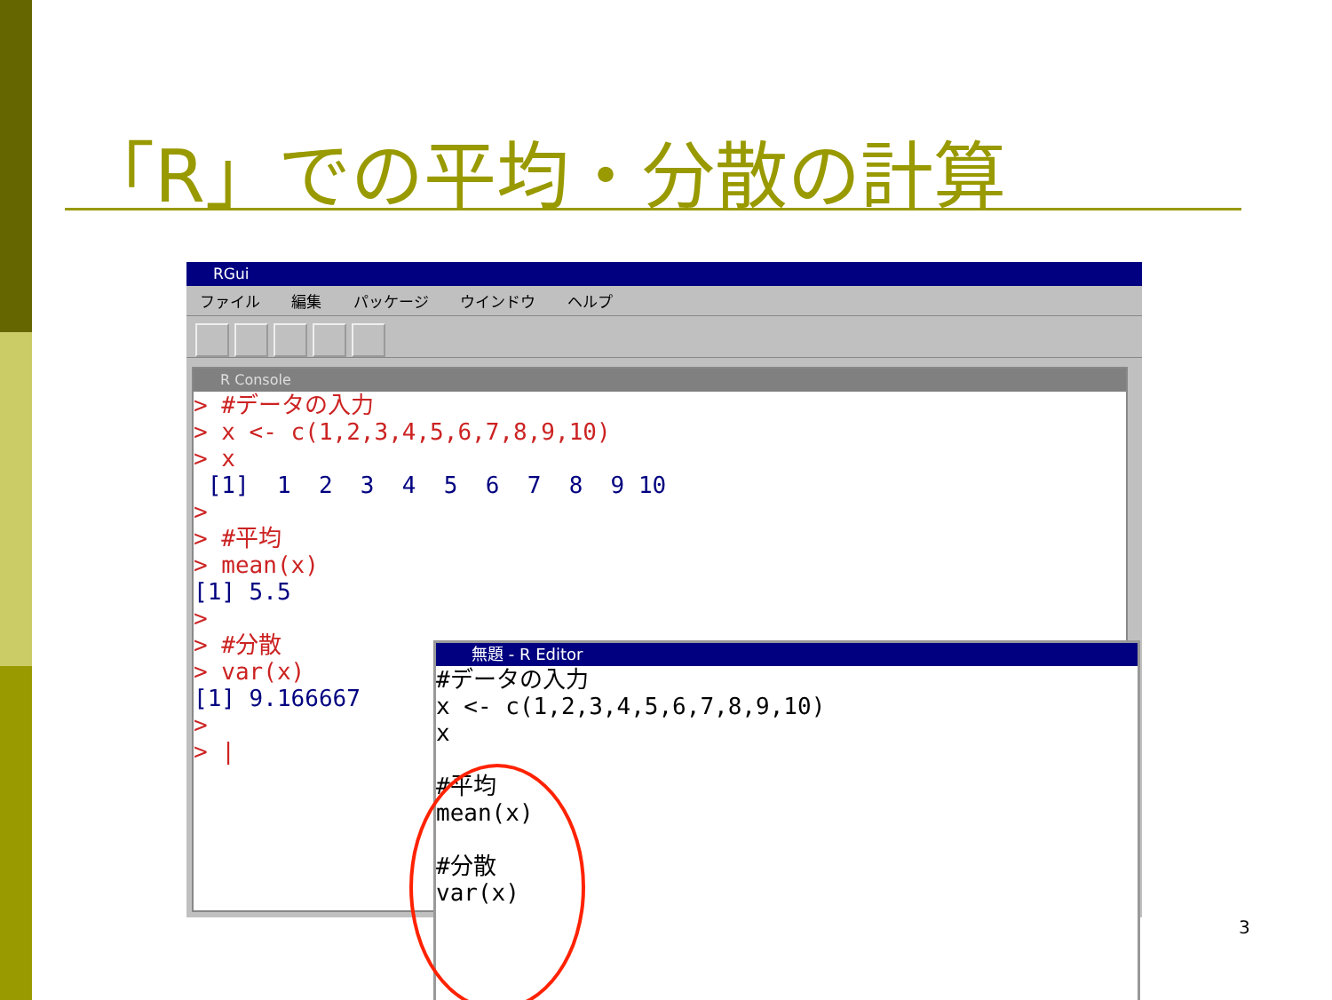「R」での平均・分散の計算
RGui
ファイル 編集 パッケージ ウインドウ ヘルプ
R Console
> #データの入力
> x <- c(1,2,3,4,5,6,7,8,9,10)
> x
 [1]  1  2  3  4  5  6  7  8  9 10
>
> #平均
> mean(x)
[1] 5.5
>
> #分散
> var(x)
[1] 9.166667
>
> |
無題 - R Editor
#データの入力
x <- c(1,2,3,4,5,6,7,8,9,10)
x

#平均
mean(x)

#分散
var(x)
3